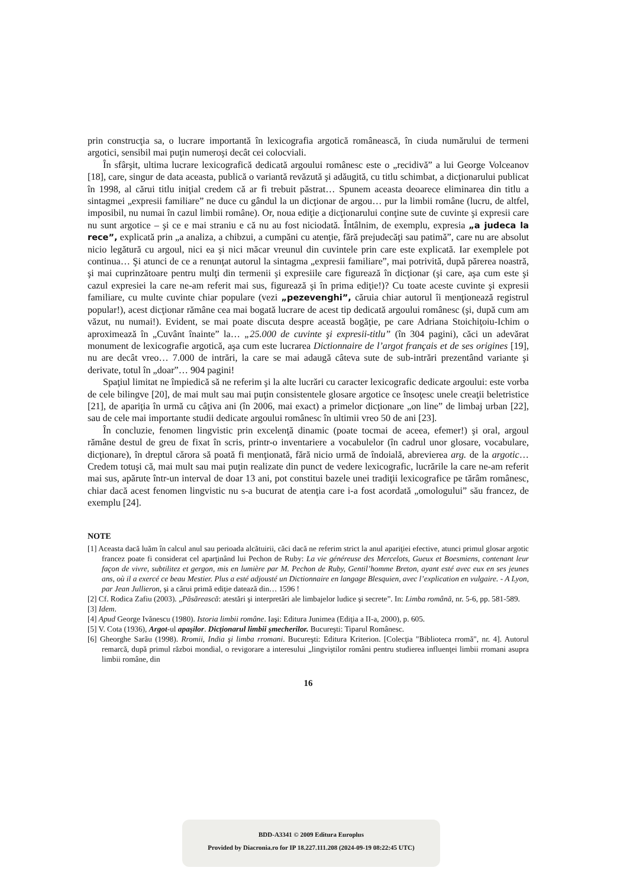prin construcţia sa, o lucrare importantă în lexicografia argotică românească, în ciuda numărului de termeni argotici, sensibil mai puţin numeroşi decât cei colocviali.
În sfârşit, ultima lucrare lexicografică dedicată argoului românesc este o „recidivă” a lui George Volceanov [18], care, singur de data aceasta, publică o variantă revăzută şi adăugită, cu titlu schimbat, a dicţionarului publicat în 1998, al cărui titlu iniţial credem că ar fi trebuit păstrat… Spunem aceasta deoarece eliminarea din titlu a sintagmei „expresii familiare” ne duce cu gândul la un dicţionar de argou… pur la limbii române (lucru, de altfel, imposibil, nu numai în cazul limbii române). Or, noua ediţie a dicţionarului conţine sute de cuvinte şi expresii care nu sunt argotice – şi ce e mai straniu e că nu au fost niciodată. Întâlnim, de exemplu, expresia „a judeca la rece”, explicată prin „a analiza, a chibzui, a cumpăni cu atenţie, fără prejudecăţi sau patimă”, care nu are absolut nicio legătură cu argoul, nici ea şi nici măcar vreunul din cuvintele prin care este explicată. Iar exemplele pot continua… Şi atunci de ce a renunţat autorul la sintagma „expresii familiare”, mai potrivită, după părerea noastră, şi mai cuprinzătoare pentru mulţi din termenii şi expresiile care figurează în dicţionar (şi care, aşa cum este şi cazul expresiei la care ne-am referit mai sus, figurează şi în prima ediţie!)? Cu toate aceste cuvinte şi expresii familiare, cu multe cuvinte chiar populare (vezi „pezevenghi”, căruia chiar autorul îi menţionează registrul popular!), acest dicţionar rămâne cea mai bogată lucrare de acest tip dedicată argoului românesc (şi, după cum am văzut, nu numai!). Evident, se mai poate discuta despre această bogăţie, pe care Adriana Stoichiţoiu-Ichim o aproximează în „Cuvânt înainte” la… „25.000 de cuvinte şi expresii-titlu” (în 304 pagini), căci un adevărat monument de lexicografie argotică, aşa cum este lucrarea Dictionnaire de l’argot français et de ses origines [19], nu are decât vreo… 7.000 de intrări, la care se mai adaugă câteva sute de sub-intrări prezentând variante şi derivate, totul în „doar”… 904 pagini!
Spaţiul limitat ne împiedică să ne referim şi la alte lucrări cu caracter lexicografic dedicate argoului: este vorba de cele bilingve [20], de mai mult sau mai puţin consistentele glosare argotice ce însoţesc unele creaţii beletristice [21], de apariţia în urmă cu câţiva ani (în 2006, mai exact) a primelor dicţionare „on line” de limbaj urban [22], sau de cele mai importante studii dedicate argoului românesc în ultimii vreo 50 de ani [23].
În concluzie, fenomen lingvistic prin excelenţă dinamic (poate tocmai de aceea, efemer!) şi oral, argoul rămâne destul de greu de fixat în scris, printr-o inventariere a vocabulelor (în cadrul unor glosare, vocabulare, dicţionare), în dreptul cărora să poată fi menţionată, fără nicio urmă de îndoială, abrevierea arg. de la argotic… Credem totuşi că, mai mult sau mai puţin realizate din punct de vedere lexicografic, lucrările la care ne-am referit mai sus, apărute într-un interval de doar 13 ani, pot constitui bazele unei tradiţii lexicografice pe tărâm românesc, chiar dacă acest fenomen lingvistic nu s-a bucurat de atenţia care i-a fost acordată „omologului” său francez, de exemplu [24].
NOTE
[1] Aceasta dacă luăm în calcul anul sau perioada alcătuirii, căci dacă ne referim strict la anul apariţiei efective, atunci primul glosar argotic francez poate fi considerat cel aparţinând lui Pechon de Ruby: La vie généreuse des Mercelots, Gueux et Boesmiens, contenant leur façon de vivre, subtilitez et gergon, mis en lumière par M. Pechon de Ruby, Gentil’homme Breton, ayant esté avec eux en ses jeunes ans, où il a exercé ce beau Mestier. Plus a esté adjousté un Dictionnaire en langage Blesquien, avec l’explication en vulgaire. - A Lyon, par Jean Jullieron, şi a cărui primă ediţie datează din… 1596 !
[2] Cf. Rodica Zafiu (2003). „Păsărească: atestări şi interpretări ale limbajelor ludice şi secrete”. In: Limba română, nr. 5-6, pp. 581-589.
[3] Idem.
[4] Apud George Ivănescu (1980). Istoria limbii române. Iaşi: Editura Junimea (Ediţia a II-a, 2000), p. 605.
[5] V. Cota (1936), Argot-ul apaşilor. Dicţionarul limbii şmecherilor. Bucureşti: Tiparul Românesc.
[6] Gheorghe Sarău (1998). Rromii, India şi limba rromani. Bucureşti: Editura Kriterion. [Colecţia "Biblioteca rromă", nr. 4]. Autorul remarcă, după primul război mondial, o revigorare a interesului „lingviştilor români pentru studierea influenţei limbii rromani asupra limbii române, din
16
BDD-A3341 © 2009 Editura Europlus
Provided by Diacronia.ro for IP 18.227.111.208 (2024-09-19 08:22:45 UTC)